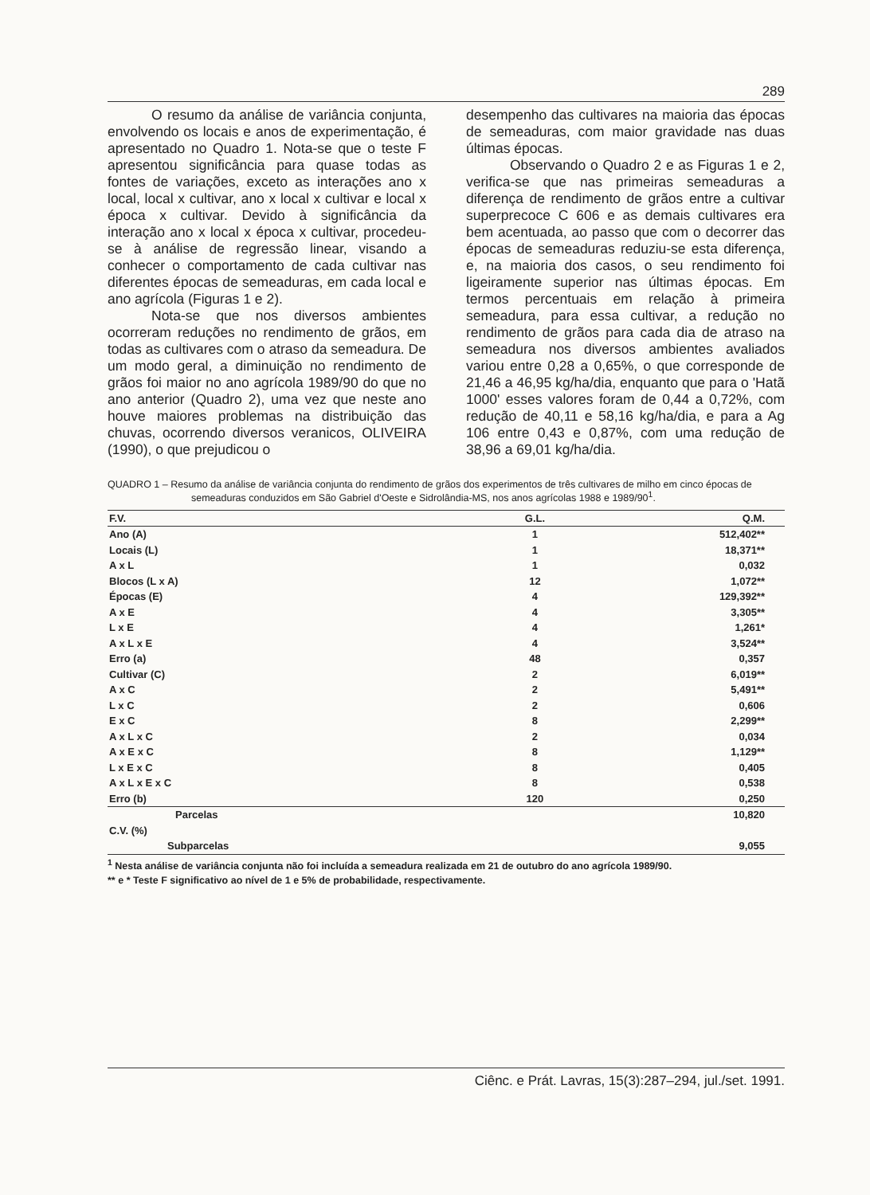289
O resumo da análise de variância conjunta, envolvendo os locais e anos de experimentação, é apresentado no Quadro 1. Nota-se que o teste F apresentou significância para quase todas as fontes de variações, exceto as interações ano x local, local x cultivar, ano x local x cultivar e local x época x cultivar. Devido à significância da interação ano x local x época x cultivar, procedeu-se à análise de regressão linear, visando a conhecer o comportamento de cada cultivar nas diferentes épocas de semeaduras, em cada local e ano agrícola (Figuras 1 e 2).
Nota-se que nos diversos ambientes ocorreram reduções no rendimento de grãos, em todas as cultivares com o atraso da semeadura. De um modo geral, a diminuição no rendimento de grãos foi maior no ano agrícola 1989/90 do que no ano anterior (Quadro 2), uma vez que neste ano houve maiores problemas na distribuição das chuvas, ocorrendo diversos veranicos, OLIVEIRA (1990), o que prejudicou o
desempenho das cultivares na maioria das épocas de semeaduras, com maior gravidade nas duas últimas épocas.
Observando o Quadro 2 e as Figuras 1 e 2, verifica-se que nas primeiras semeaduras a diferença de rendimento de grãos entre a cultivar superprecoce C 606 e as demais cultivares era bem acentuada, ao passo que com o decorrer das épocas de semeaduras reduziu-se esta diferença, e, na maioria dos casos, o seu rendimento foi ligeiramente superior nas últimas épocas. Em termos percentuais em relação à primeira semeadura, para essa cultivar, a redução no rendimento de grãos para cada dia de atraso na semeadura nos diversos ambientes avaliados variou entre 0,28 a 0,65%, o que corresponde de 21,46 a 46,95 kg/ha/dia, enquanto que para o 'Hatã 1000' esses valores foram de 0,44 a 0,72%, com redução de 40,11 e 58,16 kg/ha/dia, e para a Ag 106 entre 0,43 e 0,87%, com uma redução de 38,96 a 69,01 kg/ha/dia.
QUADRO 1 – Resumo da análise de variância conjunta do rendimento de grãos dos experimentos de três cultivares de milho em cinco épocas de semeaduras conduzidos em São Gabriel d'Oeste e Sidrolândia-MS, nos anos agrícolas 1988 e 1989/90<sup>1</sup>.
| F.V. | G.L. | Q.M. |
| --- | --- | --- |
| Ano (A) | 1 | 512,402** |
| Locais (L) | 1 | 18,371** |
| A x L | 1 | 0,032 |
| Blocos (L x A) | 12 | 1,072** |
| Épocas (E) | 4 | 129,392** |
| A x E | 4 | 3,305** |
| L x E | 4 | 1,261* |
| A x L x E | 4 | 3,524** |
| Erro (a) | 48 | 0,357 |
| Cultivar (C) | 2 | 6,019** |
| A x C | 2 | 5,491** |
| L x C | 2 | 0,606 |
| E x C | 8 | 2,299** |
| A x L x C | 2 | 0,034 |
| A x E x C | 8 | 1,129** |
| L x E x C | 8 | 0,405 |
| A x L x E x C | 8 | 0,538 |
| Erro (b) | 120 | 0,250 |
| Parcelas | | 10,820 |
| C.V. (%) | | |
| Subparcelas | | 9,055 |
<sup>1</sup> Nesta análise de variância conjunta não foi incluída a semeadura realizada em 21 de outubro do ano agrícola 1989/90.
** e * Teste F significativo ao nível de 1 e 5% de probabilidade, respectivamente.
Ciênc. e Prát. Lavras, 15(3):287–294, jul./set. 1991.